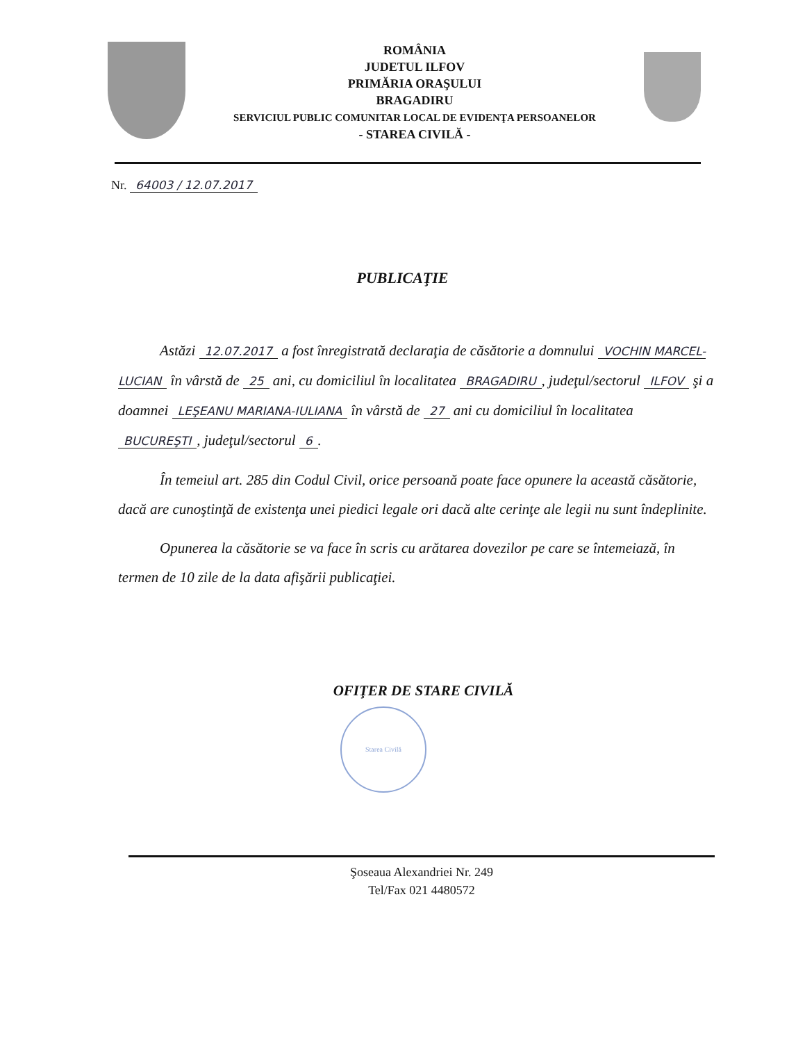ROMÂNIA
JUDETUL ILFOV
PRIMĂRIA ORAŞULUI
BRAGADIRU
SERVICIUL PUBLIC COMUNITAR LOCAL DE EVIDENŢA PERSOANELOR
- STAREA CIVILĂ -
Nr. 64003 / 12.07.2017
PUBLICAŢIE
Astăzi 12.07.2017 a fost înregistrată declaraţia de căsătorie a domnului VOCHIN MARCEL-LUCIAN în vârstă de 25 ani, cu domiciliul în localitatea BRAGADIRU, judeţul/sectorul ILFOV şi a doamnei LEŞEANU MARIANA-IULIANA în vârstă de 27 ani cu domiciliul în localitatea BUCUREŞTI, judeţul/sectorul 6.
În temeiul art. 285 din Codul Civil, orice persoană poate face opunere la această căsătorie, dacă are cunoştinţă de existenţa unei piedici legale ori dacă alte cerinţe ale legii nu sunt îndeplinite.
Opunerea la căsătorie se va face în scris cu arătarea dovezilor pe care se întemeiază, în termen de 10 zile de la data afişării publicaţiei.
OFIŢER DE STARE CIVILĂ
Starea Civilă
Şoseaua Alexandriei Nr. 249
Tel/Fax 021 4480572